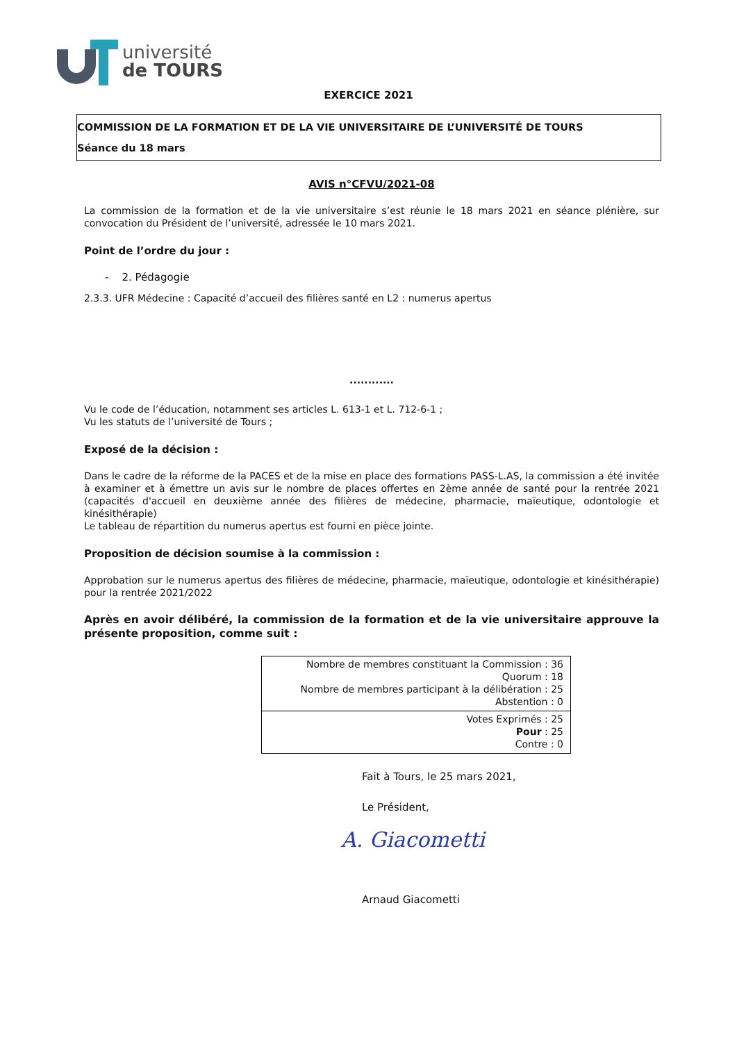université
de TOURS
EXERCICE 2021
COMMISSION DE LA FORMATION ET DE LA VIE UNIVERSITAIRE DE L’UNIVERSITÉ DE TOURS
Séance du 18 mars
AVIS n°CFVU/2021-08
La commission de la formation et de la vie universitaire s’est réunie le 18 mars 2021 en séance plénière, sur convocation du Président de l’université, adressée le 10 mars 2021.
Point de l’ordre du jour :
- 2. Pédagogie
2.3.3. UFR Médecine : Capacité d’accueil des filières santé en L2 : numerus apertus
............
Vu le code de l’éducation, notamment ses articles L. 613-1 et L. 712-6-1 ;
Vu les statuts de l’université de Tours ;
Exposé de la décision :
Dans le cadre de la réforme de la PACES et de la mise en place des formations PASS-L.AS, la commission a été invitée à examiner et à émettre un avis sur le nombre de places offertes en 2ème année de santé pour la rentrée 2021 (capacités d'accueil en deuxième année des filières de médecine, pharmacie, maïeutique, odontologie et kinésithérapie)
Le tableau de répartition du numerus apertus est fourni en pièce jointe.
Proposition de décision soumise à la commission :
Approbation sur le numerus apertus des filières de médecine, pharmacie, maïeutique, odontologie et kinésithérapie) pour la rentrée 2021/2022
Après en avoir délibéré, la commission de la formation et de la vie universitaire approuve la présente proposition, comme suit :
| Nombre de membres constituant la Commission : 36 Quorum : 18 Nombre de membres participant à la délibération : 25 Abstention : 0 |
| Votes Exprimés : 25 Pour : 25 Contre : 0 |
Fait à Tours, le 25 mars 2021,
Le Président,
A. Giacometti
Arnaud Giacometti